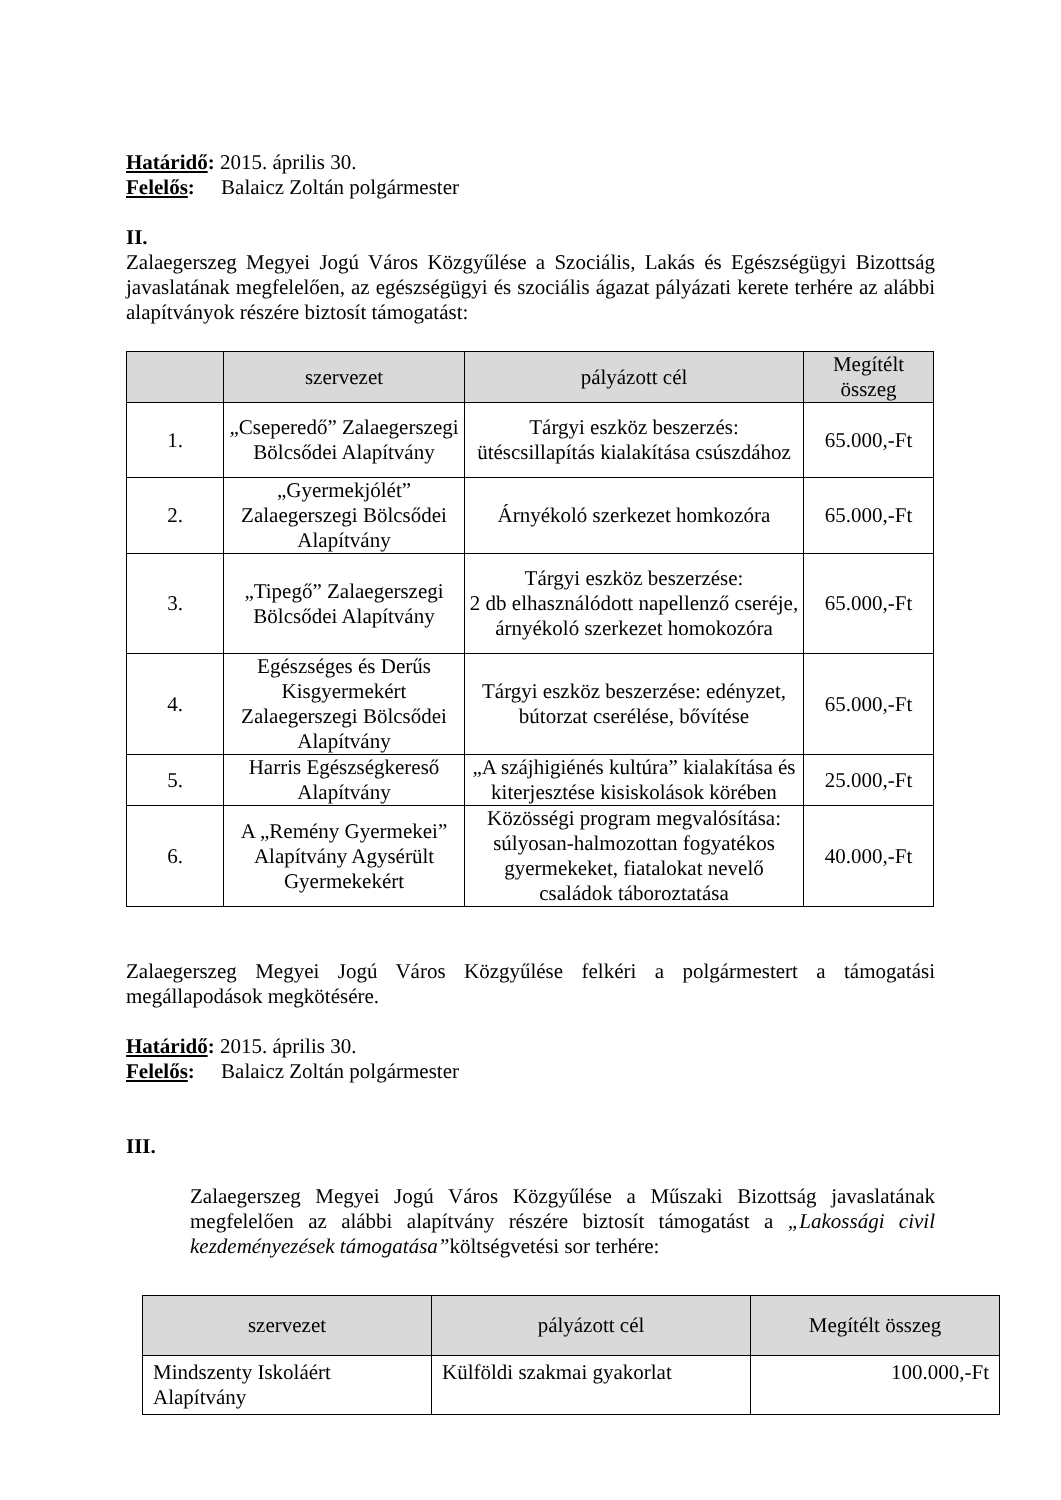Határidő: 2015. április 30.
Felelős: Balaicz Zoltán polgármester
II.
Zalaegerszeg Megyei Jogú Város Közgyűlése a Szociális, Lakás és Egészségügyi Bizottság javaslatának megfelelően, az egészségügyi és szociális ágazat pályázati kerete terhére az alábbi alapítványok részére biztosít támogatást:
| | szervezet | pályázott cél | Megítélt összeg |
| --- | --- | --- | --- |
| 1. | „Cseperedő” Zalaegerszegi Bölcsődei Alapítvány | Tárgyi eszköz beszerzés: ütéscsillapítás kialakítása csúszdához | 65.000,-Ft |
| 2. | „Gyermekjólét” Zalaegerszegi Bölcsődei Alapítvány | Árnyékoló szerkezet homkozóra | 65.000,-Ft |
| 3. | „Tipegő” Zalaegerszegi Bölcsődei Alapítvány | Tárgyi eszköz beszerzése: 2 db elhasználódott napellenző cseréje, árnyékoló szerkezet homokozóra | 65.000,-Ft |
| 4. | Egészséges és Derűs Kisgyermekért Zalaegerszegi Bölcsődei Alapítvány | Tárgyi eszköz beszerzése: edényzet, bútorzat cserélése, bővítése | 65.000,-Ft |
| 5. | Harris Egészségkereső Alapítvány | „A szájhigiénés kultúra” kialakítása és kiterjesztése kisiskolások körében | 25.000,-Ft |
| 6. | A „Remény Gyermekei” Alapítvány Agysérült Gyermekekért | Közösségi program megvalósítása: súlyosan-halmozottan fogyatékos gyermekeket, fiatalokat nevelő családok táboroztatása | 40.000,-Ft |
Zalaegerszeg Megyei Jogú Város Közgyűlése felkéri a polgármestert a támogatási megállapodások megkötésére.
Határidő: 2015. április 30.
Felelős: Balaicz Zoltán polgármester
III.
Zalaegerszeg Megyei Jogú Város Közgyűlése a Műszaki Bizottság javaslatának megfelelően az alábbi alapítvány részére biztosít támogatást a „Lakossági civil kezdeményezések támogatása”költségvetési sor terhére:
| szervezet | pályázott cél | Megítélt összeg |
| --- | --- | --- |
| Mindszenty Iskoláért Alapítvány | Külföldi szakmai gyakorlat | 100.000,-Ft |